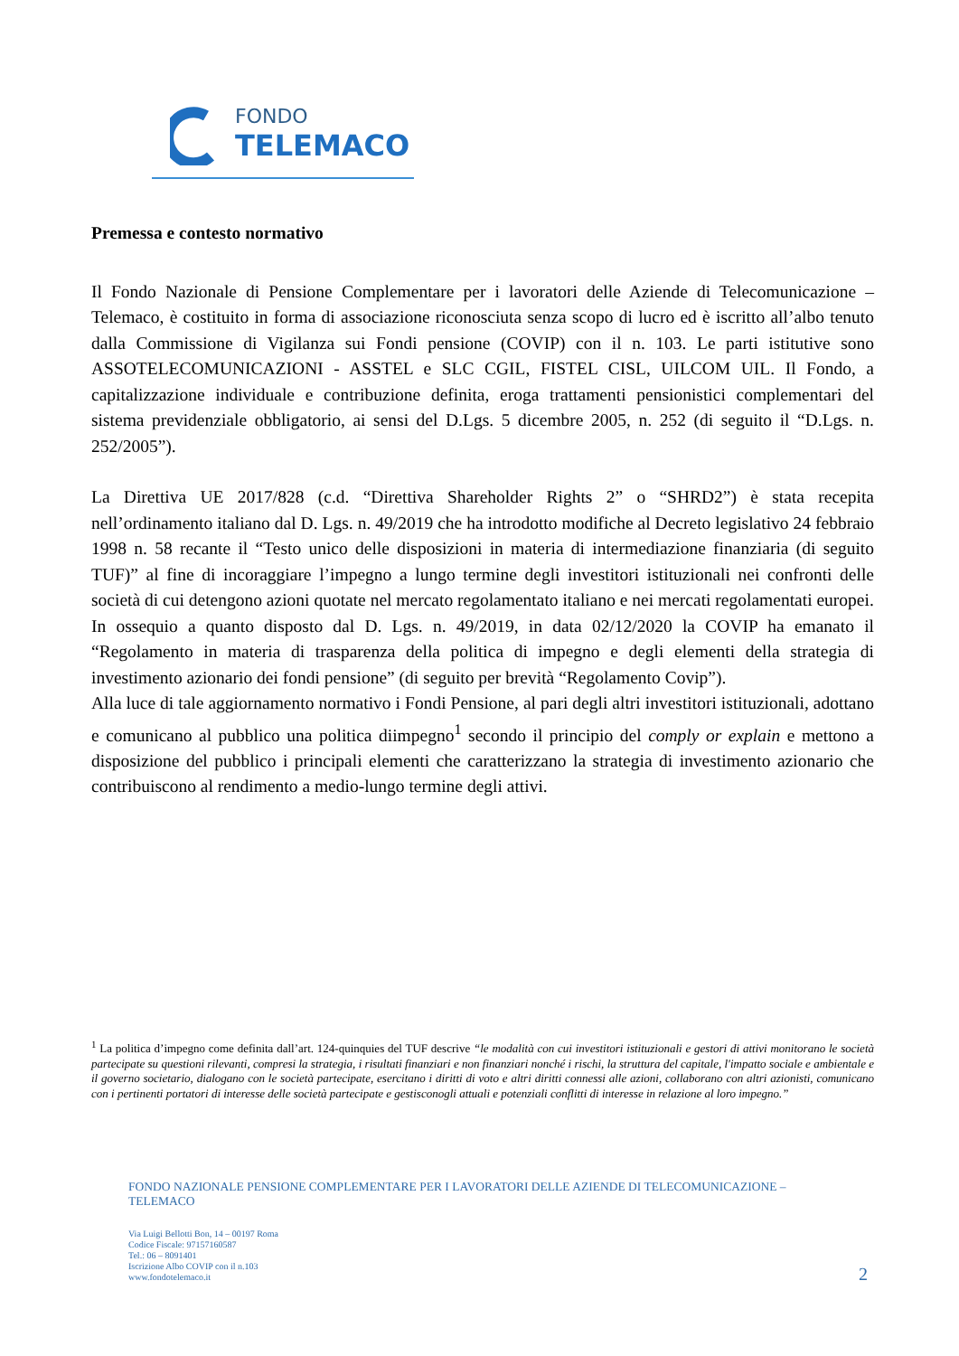FONDO
TELEMACO
Premessa e contesto normativo
Il Fondo Nazionale di Pensione Complementare per i lavoratori delle Aziende di Telecomunicazione – Telemaco, è costituito in forma di associazione riconosciuta senza scopo di lucro ed è iscritto all’albo tenuto dalla Commissione di Vigilanza sui Fondi pensione (COVIP) con il n. 103. Le parti istitutive sono ASSOTELECOMUNICAZIONI - ASSTEL e SLC CGIL, FISTEL CISL, UILCOM UIL. Il Fondo, a capitalizzazione individuale e contribuzione definita, eroga trattamenti pensionistici complementari del sistema previdenziale obbligatorio, ai sensi del D.Lgs. 5 dicembre 2005, n. 252 (di seguito il “D.Lgs. n. 252/2005”).
La Direttiva UE 2017/828 (c.d. “Direttiva Shareholder Rights 2” o “SHRD2”) è stata recepita nell’ordinamento italiano dal D. Lgs. n. 49/2019 che ha introdotto modifiche al Decreto legislativo 24 febbraio 1998 n. 58 recante il “Testo unico delle disposizioni in materia di intermediazione finanziaria (di seguito TUF)” al fine di incoraggiare l’impegno a lungo termine degli investitori istituzionali nei confronti delle società di cui detengono azioni quotate nel mercato regolamentato italiano e nei mercati regolamentati europei.
In ossequio a quanto disposto dal D. Lgs. n. 49/2019, in data 02/12/2020 la COVIP ha emanato il “Regolamento in materia di trasparenza della politica di impegno e degli elementi della strategia di investimento azionario dei fondi pensione” (di seguito per brevità “Regolamento Covip”).
Alla luce di tale aggiornamento normativo i Fondi Pensione, al pari degli altri investitori istituzionali, adottano e comunicano al pubblico una politica diimpegno<sup>1</sup> secondo il principio del comply or explain e mettono a disposizione del pubblico i principali elementi che caratterizzano la strategia di investimento azionario che contribuiscono al rendimento a medio-lungo termine degli attivi.
<sup>1</sup> La politica d’impegno come definita dall’art. 124-quinquies del TUF descrive “le modalità con cui investitori istituzionali e gestori di attivi monitorano le società partecipate su questioni rilevanti, compresi la strategia, i risultati finanziari e non finanziari nonché i rischi, la struttura del capitale, l'impatto sociale e ambientale e il governo societario, dialogano con le società partecipate, esercitano i diritti di voto e altri diritti connessi alle azioni, collaborano con altri azionisti, comunicano con i pertinenti portatori di interesse delle società partecipate e gestisconogli attuali e potenziali conflitti di interesse in relazione al loro impegno.”
FONDO NAZIONALE PENSIONE COMPLEMENTARE PER I LAVORATORI DELLE AZIENDE DI TELECOMUNICAZIONE – TELEMACO
Via Luigi Bellotti Bon, 14 – 00197 Roma
Codice Fiscale: 97157160587
Tel.: 06 – 8091401
Iscrizione Albo COVIP con il n.103
www.fondotelemaco.it
2